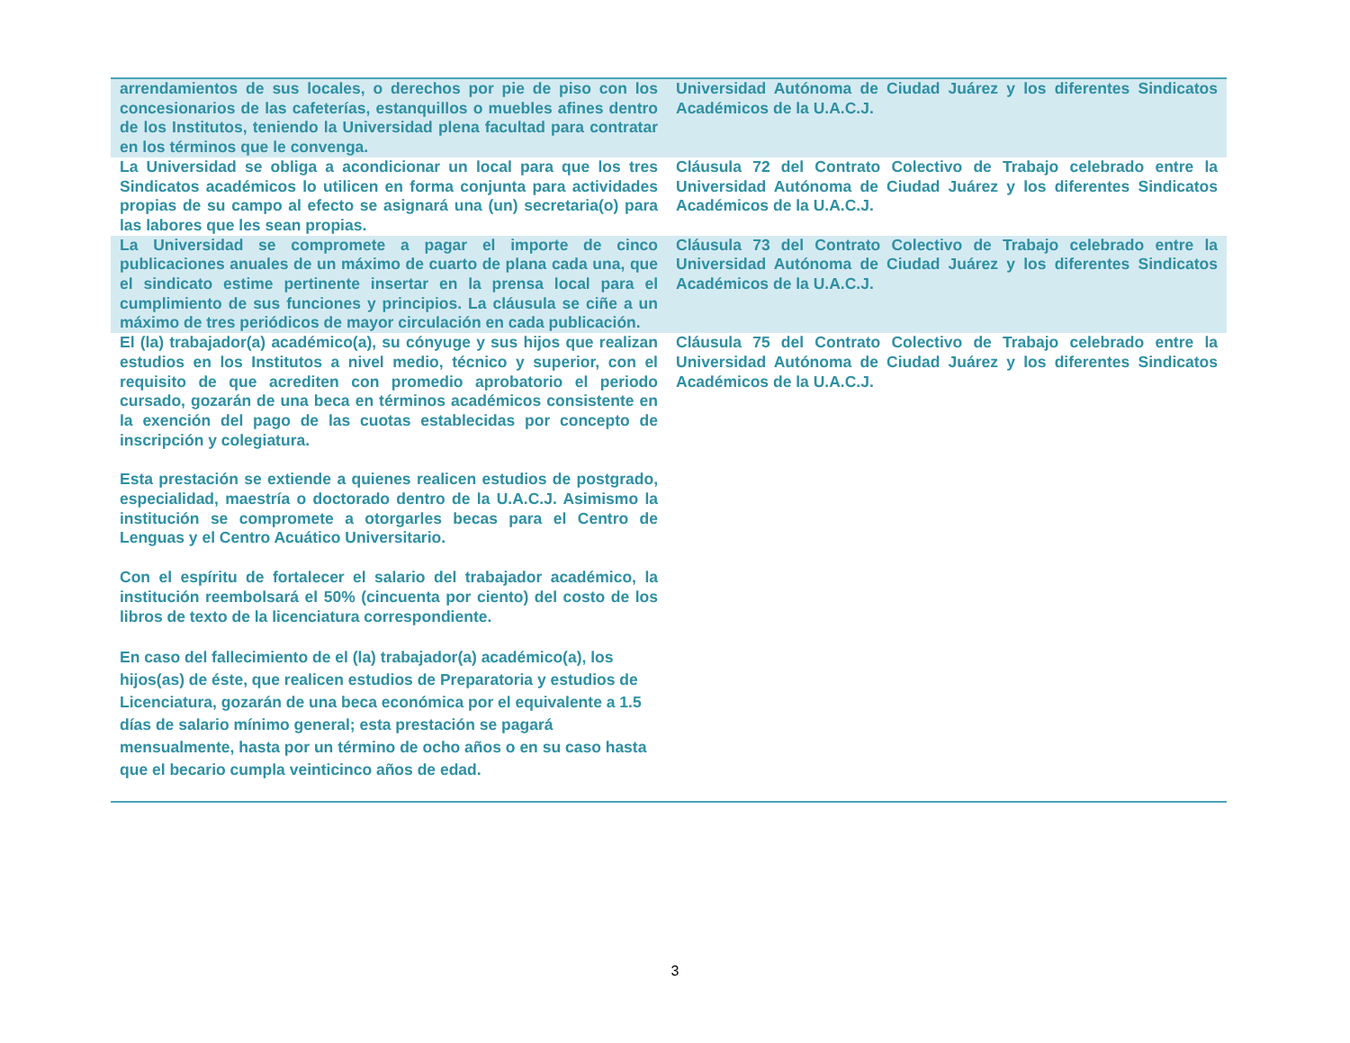| arrendamientos de sus locales, o derechos por pie de piso con los concesionarios de las cafeterías, estanquillos o muebles afines dentro de los Institutos, teniendo la Universidad plena facultad para contratar en los términos que le convenga. | Universidad Autónoma de Ciudad Juárez y los diferentes Sindicatos Académicos de la U.A.C.J. |
| La Universidad se obliga a acondicionar un local para que los tres Sindicatos académicos lo utilicen en forma conjunta para actividades propias de su campo al efecto se asignará una (un) secretaria(o) para las labores que les sean propias. | Cláusula 72 del Contrato Colectivo de Trabajo celebrado entre la Universidad Autónoma de Ciudad Juárez y los diferentes Sindicatos Académicos de la U.A.C.J. |
| La Universidad se compromete a pagar el importe de cinco publicaciones anuales de un máximo de cuarto de plana cada una, que el sindicato estime pertinente insertar en la prensa local para el cumplimiento de sus funciones y principios. La cláusula se ciñe a un máximo de tres periódicos de mayor circulación en cada publicación. | Cláusula 73 del Contrato Colectivo de Trabajo celebrado entre la Universidad Autónoma de Ciudad Juárez y los diferentes Sindicatos Académicos de la U.A.C.J. |
| El (la) trabajador(a) académico(a), su cónyuge y sus hijos que realizan estudios en los Institutos a nivel medio, técnico y superior, con el requisito de que acrediten con promedio aprobatorio el periodo cursado, gozarán de una beca en términos académicos consistente en la exención del pago de las cuotas establecidas por concepto de inscripción y colegiatura. Esta prestación se extiende a quienes realicen estudios de postgrado, especialidad, maestría o doctorado dentro de la U.A.C.J. Asimismo la institución se compromete a otorgarles becas para el Centro de Lenguas y el Centro Acuático Universitario. Con el espíritu de fortalecer el salario del trabajador académico, la institución reembolsará el 50% (cincuenta por ciento) del costo de los libros de texto de la licenciatura correspondiente. En caso del fallecimiento de el (la) trabajador(a) académico(a), los hijos(as) de éste, que realicen estudios de Preparatoria y estudios de Licenciatura, gozarán de una beca económica por el equivalente a 1.5 días de salario mínimo general; esta prestación se pagará mensualmente, hasta por un término de ocho años o en su caso hasta que el becario cumpla veinticinco años de edad. | Cláusula 75 del Contrato Colectivo de Trabajo celebrado entre la Universidad Autónoma de Ciudad Juárez y los diferentes Sindicatos Académicos de la U.A.C.J. |
3